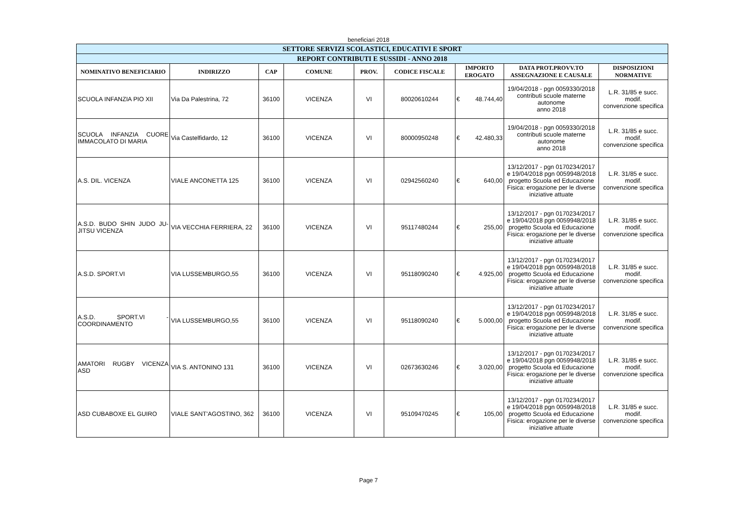beneficiari 2018
| SETTORE SERVIZI SCOLASTICI, EDUCATIVI E SPORT | | | | | | | | |
| REPORT CONTRIBUTI E SUSSIDI - ANNO 2018 | | | | | | | | |
| NOMINATIVO BENEFICIARIO | INDIRIZZO | CAP | COMUNE | PROV. | CODICE FISCALE | IMPORTO EROGATO | DATA PROT.PROVV.TO ASSEGNAZIONE E CAUSALE | DISPOSIZIONI NORMATIVE |
| SCUOLA INFANZIA PIO XII | Via Da Palestrina, 72 | 36100 | VICENZA | VI | 80020610244 | € 48.744,40 | 19/04/2018 - pgn 0059330/2018 contributi scuole materne autonome anno 2018 | L.R. 31/85 e succ. modif. convenzione specifica |
| SCUOLA INFANZIA CUORE IMMACOLATO DI MARIA | Via Castelfidardo, 12 | 36100 | VICENZA | VI | 80000950248 | € 42.480,33 | 19/04/2018 - pgn 0059330/2018 contributi scuole materne autonome anno 2018 | L.R. 31/85 e succ. modif. convenzione specifica |
| A.S. DIL. VICENZA | VIALE ANCONETTA 125 | 36100 | VICENZA | VI | 02942560240 | € 640,00 | 13/12/2017 - pgn 0170234/2017 e 19/04/2018 pgn 0059948/2018 progetto Scuola ed Educazione Fisica: erogazione per le diverse iniziative attuate | L.R. 31/85 e succ. modif. convenzione specifica |
| A.S.D. BUDO SHIN JUDO JU-JITSU VICENZA | VIA VECCHIA FERRIERA, 22 | 36100 | VICENZA | VI | 95117480244 | € 255,00 | 13/12/2017 - pgn 0170234/2017 e 19/04/2018 pgn 0059948/2018 progetto Scuola ed Educazione Fisica: erogazione per le diverse iniziative attuate | L.R. 31/85 e succ. modif. convenzione specifica |
| A.S.D. SPORT.VI | VIA LUSSEMBURGO,55 | 36100 | VICENZA | VI | 95118090240 | € 4.925,00 | 13/12/2017 - pgn 0170234/2017 e 19/04/2018 pgn 0059948/2018 progetto Scuola ed Educazione Fisica: erogazione per le diverse iniziative attuate | L.R. 31/85 e succ. modif. convenzione specifica |
| A.S.D. SPORT.VI - COORDINAMENTO | VIA LUSSEMBURGO,55 | 36100 | VICENZA | VI | 95118090240 | € 5.000,00 | 13/12/2017 - pgn 0170234/2017 e 19/04/2018 pgn 0059948/2018 progetto Scuola ed Educazione Fisica: erogazione per le diverse iniziative attuate | L.R. 31/85 e succ. modif. convenzione specifica |
| AMATORI RUGBY VICENZA ASD | VIA S. ANTONINO 131 | 36100 | VICENZA | VI | 02673630246 | € 3.020,00 | 13/12/2017 - pgn 0170234/2017 e 19/04/2018 pgn 0059948/2018 progetto Scuola ed Educazione Fisica: erogazione per le diverse iniziative attuate | L.R. 31/85 e succ. modif. convenzione specifica |
| ASD CUBABOXE EL GUIRO | VIALE SANT'AGOSTINO, 362 | 36100 | VICENZA | VI | 95109470245 | € 105,00 | 13/12/2017 - pgn 0170234/2017 e 19/04/2018 pgn 0059948/2018 progetto Scuola ed Educazione Fisica: erogazione per le diverse iniziative attuate | L.R. 31/85 e succ. modif. convenzione specifica |
Page 7